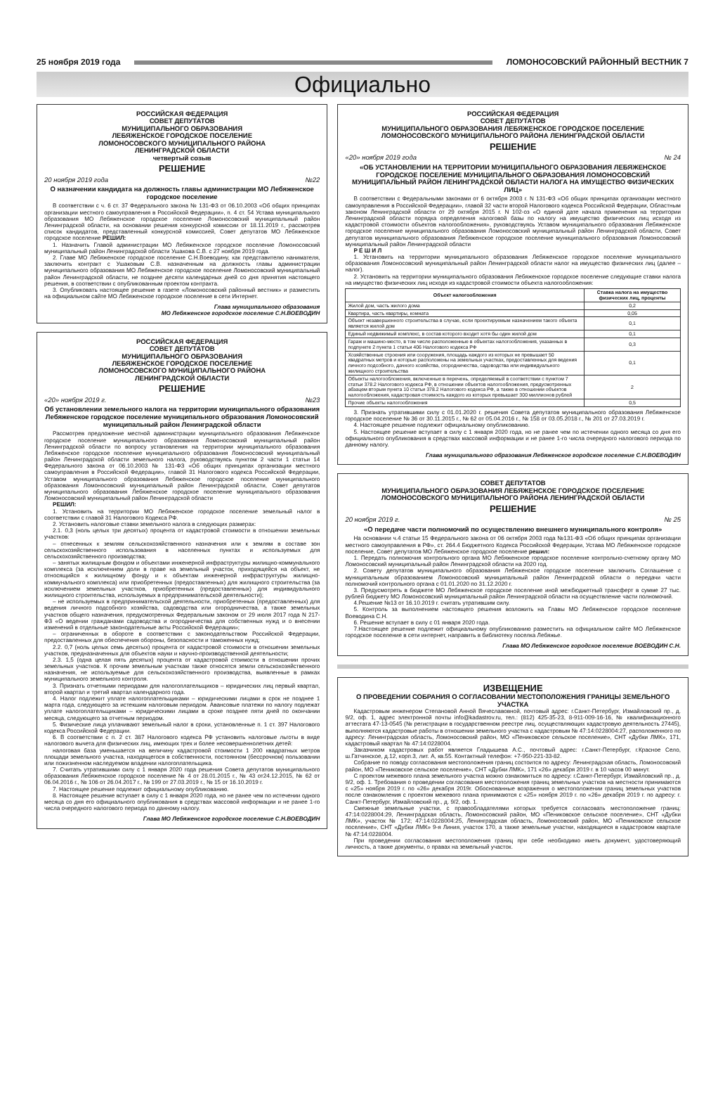25 ноября 2019 года
ЛОМОНОСОВСКИЙ РАЙОННЫЙ ВЕСТНИК 7
Официально
РОССИЙСКАЯ ФЕДЕРАЦИЯ
СОВЕТ ДЕПУТАТОВ
МУНИЦИПАЛЬНОГО ОБРАЗОВАНИЯ
ЛЕБЯЖЕНСКОЕ ГОРОДСКОЕ ПОСЕЛЕНИЕ
ЛОМОНОСОВСКОГО МУНИЦИПАЛЬНОГО РАЙОНА
ЛЕНИНГРАДСКОЙ ОБЛАСТИ
четвертый созыв
РЕШЕНИЕ
20 ноября 2019 года №22
О назначении кандидата на должность главы администрации МО Лебяженское городское поселение
В соответствии с ч. 6 ст. 37 Федерального закона № 131-ФЗ от 06.10.2003 «Об общих принципах организации местного самоуправления в Российской Федерации», п. 4 ст. 54 Устава муниципального образования МО Лебяженское городское поселение Ломоносовский муниципальный район Ленинградской области, на основании решения конкурсной комиссии от 18.11.2019 г., рассмотрев список кандидатов, представленный конкурсной комиссией, Совет депутатов МО Лебяженское городское поселение РЕШИЛ:
1. Назначить Главой администрации МО Лебяженское городское поселение Ломоносовский муниципальный район Ленинградской области Ушакова С.В. с 27 ноября 2019 года.
2. Главе МО Лебяженское городское поселение С.Н.Воеводину, как представителю нанимателя, заключить контракт с Ушаковым С.В. назначенным на должность главы администрации муниципального образования МО Лебяженское городское поселение Ломоносовский муниципальный район Ленинградской области, не позднее десяти календарных дней со дня принятия настоящего решения, в соответствии с опубликованным проектом контракта.
3. Опубликовать настоящее решение в газете «Ломоносовский районный вестник» и разместить на официальном сайте МО Лебяженское городское поселение в сети Интернет.
Глава муниципального образования
МО Лебяженское городское поселение С.Н.ВОЕВОДИН
РОССИЙСКАЯ ФЕДЕРАЦИЯ
СОВЕТ ДЕПУТАТОВ
МУНИЦИПАЛЬНОГО ОБРАЗОВАНИЯ
ЛЕБЯЖЕНСКОЕ ГОРОДСКОЕ ПОСЕЛЕНИЕ
ЛОМОНОСОВСКОГО МУНИЦИПАЛЬНОГО РАЙОНА
ЛЕНИНГРАДСКОЙ ОБЛАСТИ
РЕШЕНИЕ
«20» ноября 2019 г. №23
Об установлении земельного налога на территории муниципального образования Лебяженское городское поселение муниципального образования Ломоносовский муниципальный район Ленинградской области
Рассмотрев предложение местной администрации муниципального образования Лебяженское городское поселение муниципального образования Ломоносовский муниципальный район Ленинградской области по вопросу установления на территории муниципального образования Лебяженское городское поселение муниципального образования Ломоносовский муниципальный район Ленинградской области земельного налога, руководствуясь пунктом 2 части 1 статьи 14 Федерального закона от 06.10.2003 № 131-ФЗ «Об общих принципах организации местного самоуправления в Российской Федерации», главой 31 Налогового кодекса Российской Федерации, Уставом муниципального образования Лебяженское городское поселение муниципального образования Ломоносовский муниципальный район Ленинградской области, Совет депутатов муниципального образования Лебяженское городское поселение муниципального образования Ломоносовский муниципальный район Ленинградской области
РЕШИЛ:
1. Установить на территории МО Лебяженское городское поселение земельный налог в соответствии с главой 31 Налогового Кодекса РФ.
2. Установить налоговые ставки земельного налога в следующих размерах:
2.1. 0,3 (ноль целых три десятых) процента от кадастровой стоимости в отношении земельных участков:
– отнесенных к землям сельскохозяйственного назначения или к землям в составе зон сельскохозяйственного использования в населенных пунктах и используемых для сельскохозяйственного производства;
– занятых жилищным фондом и объектами инженерной инфраструктуры жилищно-коммунального комплекса (за исключением доли в праве на земельный участок, приходящейся на объект, не относящийся к жилищному фонду и к объектам инженерной инфраструктуры жилищно-коммунального комплекса) или приобретенных (предоставленных) для жилищного строительства (за исключением земельных участков, приобретенных (предоставленных) для индивидуального жилищного строительства, используемых в предпринимательской деятельности);
– не используемых в предпринимательской деятельности, приобретенных (предоставленных) для ведения личного подсобного хозяйства, садоводства или огородничества, а также земельных участков общего назначения, предусмотренных Федеральным законом от 29 июля 2017 года N 217-ФЗ «О ведении гражданами садоводства и огородничества для собственных нужд и о внесении изменений в отдельные законодательные акты Российской Федерации»;
– ограниченных в обороте в соответствии с законодательством Российской Федерации, предоставленных для обеспечения обороны, безопасности и таможенных нужд;
2.2. 0,7 (ноль целых семь десятых) процента от кадастровой стоимости в отношении земельных участков, предназначенных для объектов науки и научно-производственной деятельности;
2.3. 1,5 (одна целая пять десятых) процента от кадастровой стоимости в отношении прочих земельных участков. К прочим земельным участкам также относятся земли сельскохозяйственного назначения, не используемые для сельскохозяйственного производства, выявленные в рамках муниципального земельного контроля.
3. Признать отчетными периодами для налогоплательщиков – юридических лиц первый квартал, второй квартал и третий квартал календарного года.
4. Налог подлежит уплате налогоплательщиками – юридическими лицами в срок не позднее 1 марта года, следующего за истекшим налоговым периодом. Авансовые платежи по налогу подлежат уплате налогоплательщиками – юридическими лицами в сроке позднее пяти дней по окончании месяца, следующего за отчетным периодом.
5. Физические лица уплачивают земельный налог в сроки, установленные п. 1 ст. 397 Налогового кодекса Российской Федерации.
6. В соответствии с п. 2 ст. 387 Налогового кодекса РФ установить налоговые льготы в виде налогового вычета для физических лиц, имеющих трех и более несовершеннолетних детей:
налоговая база уменьшается на величину кадастровой стоимости 1 200 квадратных метров площади земельного участка, находящегося в собственности, постоянном (бессрочном) пользовании или пожизненном наследуемом владении налогоплательщика.
7. Считать утратившими силу с 1 января 2020 года решения Совета депутатов муниципального образования Лебяженское городское поселение № 4 от 28.01.2015 г., № 43 от24.12.2015, № 62 от 06.04.2016 г., № 106 от 26.04.2017 г., № 199 от 27.03.2019 г., № 15 от 16.10.2019 г.
7. Настоящее решение подлежит официальному опубликованию.
8. Настоящее решение вступает в силу с 1 января 2020 года, но не ранее чем по истечении одного месяца со дня его официального опубликования в средствах массовой информации и не ранее 1-го числа очередного налогового периода по данному налогу.
Глава МО Лебяженское городское поселение С.Н.ВОЕВОДИН
РОССИЙСКАЯ ФЕДЕРАЦИЯ
СОВЕТ ДЕПУТАТОВ
МУНИЦИПАЛЬНОГО ОБРАЗОВАНИЯ ЛЕБЯЖЕНСКОЕ ГОРОДСКОЕ ПОСЕЛЕНИЕ
ЛОМОНОСОВСКОГО МУНИЦИПАЛЬНОГО РАЙОНА ЛЕНИНГРАДСКОЙ ОБЛАСТИ
РЕШЕНИЕ
«20» ноября 2019 года № 24
«ОБ УСТАНОВЛЕНИИ НА ТЕРРИТОРИИ МУНИЦИПАЛЬНОГО ОБРАЗОВАНИЯ ЛЕБЯЖЕНСКОЕ ГОРОДСКОЕ ПОСЕЛЕНИЕ МУНИЦИПАЛЬНОГО ОБРАЗОВАНИЯ ЛОМОНОСОВСКИЙ МУНИЦИПАЛЬНЫЙ РАЙОН ЛЕНИНГРАДСКОЙ ОБЛАСТИ НАЛОГА НА ИМУЩЕСТВО ФИЗИЧЕСКИХ ЛИЦ»
В соответствии с Федеральными законами от 6 октября 2003 г. N 131-ФЗ «Об общих принципах организации местного самоуправления в Российской Федерации», главой 32 части второй Налогового кодекса Российской Федерации, Областным законом Ленинградской области от 29 октября 2015 г. N 102-оз «О единой дате начала применения на территории Ленинградской области порядка определения налоговой базы по налогу на имущество физических лиц исходя из кадастровой стоимости объектов налогообложения», руководствуясь Уставом муниципального образования Лебяженское городское поселение муниципального образования Ломоносовский муниципальный район Ленинградской области, Совет депутатов муниципального образования Лебяженское городское поселение муниципального образования Ломоносовский муниципальный район Ленинградской области
Р Е Ш И Л
1. Установить на территории муниципального образования Лебяженское городское поселение муниципального образования Ломоносовский муниципальный район Ленинградской области налог на имущество физических лиц (далее – налог).
2. Установить на территории муниципального образования Лебяженское городское поселение следующие ставки налога на имущество физических лиц исходя из кадастровой стоимости объекта налогообложения:
| Объект налогообложения | Ставка налога на имущество физических лиц, проценты |
| --- | --- |
| Жилой дом, часть жилого дома | 0,2 |
| Квартира, часть квартиры, комната | 0,05 |
| Объект незавершенного строительства в случае, если проектируемым назначением такого объекта является жилой дом | 0,1 |
| Единый недвижимый комплекс, в состав которого входит хотя бы один жилой дом | 0,1 |
| Гараж и машино-место, в том числе расположенные в объектах налогообложения, указанных в подпункте 2 пункта 1 статьи 406 Налогового кодекса РФ | 0,3 |
| Хозяйственные строения или сооружения, площадь каждого из которых не превышает 50 квадратных метров и которые расположены на земельных участках, предоставленных для ведения личного подсобного, дачного хозяйства, огородничества, садоводства или индивидуального жилищного строительства | 0,1 |
| Объекты налогообложения, включенные в перечень, определяемый в соответствии с пунктом 7 статьи 378.2 Налогового кодекса РФ, в отношении объектов налогообложения, предусмотренных абзацем вторым пункта 10 статьи 378.2 Налогового кодекса РФ, а также в отношении объектов налогообложения, кадастровая стоимость каждого из которых превышает 300 миллионов рублей | 2 |
| Прочие объекты налогообложения | 0,5 |
3. Признать утратившими силу с 01.01.2020 г. решения Совета депутатов муниципального образования Лебяженское городское поселение № 36 от 30.11.2015 г., № 62 от 05.04.2016 г., № 158 от 03.05.2018 г., № 201 от 27.03.2019 г.
4. Настоящее решение подлежит официальному опубликованию.
5. Настоящее решение вступает в силу с 1 января 2020 года, но не ранее чем по истечении одного месяца со дня его официального опубликования в средствах массовой информации и не ранее 1-го числа очередного налогового периода по данному налогу.
Глава муниципального образования Лебяженское городское поселение С.Н.ВОЕВОДИН
СОВЕТ ДЕПУТАТОВ
МУНИЦИПАЛЬНОГО ОБРАЗОВАНИЯ ЛЕБЯЖЕНСКОЕ ГОРОДСКОЕ ПОСЕЛЕНИЕ
ЛОМОНОСОВСКОГО МУНИЦИПАЛЬНОГО РАЙОНА ЛЕНИНГРАДСКОЙ ОБЛАСТИ
РЕШЕНИЕ
20 ноября 2019 г. № 25
«О передаче части полномочий по осуществлению внешнего муниципального контроля»
На основании ч.4 статьи 15 Федерального закона от 06 октября 2003 года №131-ФЗ «Об общих принципах организации местного самоуправления в РФ», ст. 264.4 Бюджетного Кодекса Российской Федерации, Устава МО Лебяженское городское поселение, Совет депутатов МО Лебяженское городское поселение решил:
1. Передать полномочия контрольного органа МО Лебяженское городское поселение контрольно-счетному органу МО Ломоносовский муниципальный район Ленинградской области на 2020 год.
2. Совету депутатов муниципального образования Лебяженское городское поселение заключить Соглашение с муниципальным образованием Ломоносовский муниципальный район Ленинградской области о передачи части полномочий контрольного органа с 01.01.2020 по 31.12.2020 г.
3. Предусмотреть в бюджете МО Лебяженское городское поселение иной межбюджетный трансферт в сумме 27 тыс. рублей бюджету МО Ломоносовский муниципальный район Ленинградской области на осуществление части полномочий.
4.Решение №13 от 16.10.2019 г. считать утратившим силу.
5. Контроль за выполнением настоящего решения возложить на Главы МО Лебяженское городское поселение Воеводина С.Н.
6. Решение вступает в силу с 01 января 2020 года.
7.Настоящее решение подлежит официальному опубликованию разместить на официальном сайте МО Лебяженское городское поселение в сети интернет, направить в библиотеку поселка Лебяжье.
Глава МО Лебяженское городское поселение ВОЕВОДИН С.Н.
ИЗВЕЩЕНИЕ
О ПРОВЕДЕНИИ СОБРАНИЯ О СОГЛАСОВАНИИ МЕСТОПОЛОЖЕНИЯ ГРАНИЦЫ ЗЕМЕЛЬНОГО УЧАСТКА
Кадастровым инженером Степановой Анной Вячеславовной, почтовый адрес: г.Санкт-Петербург, Измайловский пр., д. 9/2, оф. 1, адрес электронной почты info@kadastrov.ru, тел.: (812) 425-35-23, 8-911-009-16-16, № квалификационного аттестата 47-13-0545 (№ регистрации в государственном реестре лиц, осуществляющих кадастровую деятельность 27445), выполняются кадастровые работы в отношении земельного участка с кадастровым № 47:14:0228004:27, расположенного по адресу: Ленинградская область, Ломоносовский район, МО «Пениковское сельское поселение», СНТ «Дубки ЛМК», 171, кадастровый квартал № 47:14:0228004.
Заказчиком кадастровых работ является Гладышева А.С., почтовый адрес: г.Санкт-Петербург, г.Красное Село, ш.Гатчинское, д.12, корп.3, лит. А, кв.55. Контактный телефон: +7-950-221-33-82.
Собрание по поводу согласования местоположения границ состоится по адресу: Ленинградская область, Ломоносовский район, МО «Пениковское сельское поселение», СНТ «Дубки ЛМК», 171 «26» декабря 2019 г. в 10 часов 00 минут.
С проектом межевого плана земельного участка можно ознакомиться по адресу: г.Санкт-Петербург, Измайловский пр., д. 9/2, оф. 1. Требования о проведении согласования местоположения границ земельных участков на местности принимаются с «25» ноября 2019 г. по «26» декабря 2019г. Обоснованные возражения о местоположении границ земельных участков после ознакомления с проектом межевого плана принимаются с «25» ноября 2019 г. по «26» декабря 2019 г. по адресу: г. Санкт-Петербург, Измайловский пр., д. 9/2, оф. 1.
Смежные земельные участки, с правообладателями которых требуется согласовать местоположение границ: 47:14:0228004:29, Ленинградская область, Ломоносовский район, МО «Пениковское сельское поселение», СНТ «Дубки ЛМК», участок № 172; 47:14:0228004:25, Ленинградская область, Ломоносовский район, МО «Пениковское сельское поселение», СНТ «Дубки ЛМК» 9-я Линия, участок 170, а также земельные участки, находящиеся в кадастровом квартале № 47:14:0228004.
При проведении согласования местоположения границ при себе необходимо иметь документ, удостоверяющий личность, а также документы, о правах на земельный участок.